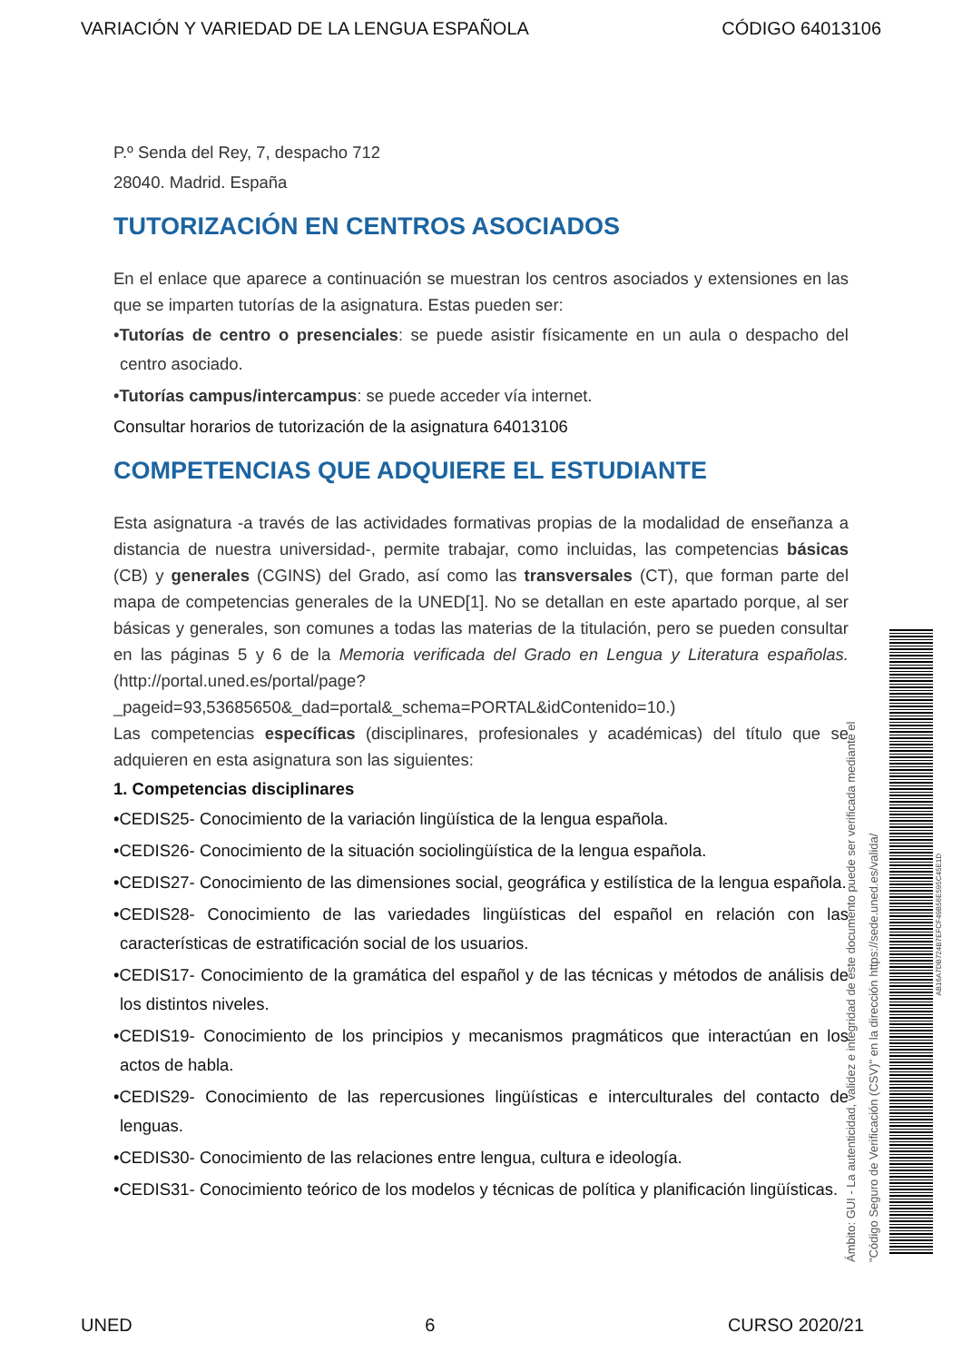VARIACIÓN Y VARIEDAD DE LA LENGUA ESPAÑOLA CÓDIGO 64013106
P.º Senda del Rey, 7, despacho 712
28040. Madrid. España
TUTORIZACIÓN EN CENTROS ASOCIADOS
En el enlace que aparece a continuación se muestran los centros asociados y extensiones en las que se imparten tutorías de la asignatura. Estas pueden ser:
•Tutorías de centro o presenciales: se puede asistir físicamente en un aula o despacho del centro asociado.
•Tutorías campus/intercampus: se puede acceder vía internet.
Consultar horarios de tutorización de la asignatura 64013106
COMPETENCIAS QUE ADQUIERE EL ESTUDIANTE
Esta asignatura -a través de las actividades formativas propias de la modalidad de enseñanza a distancia de nuestra universidad-, permite trabajar, como incluidas, las competencias básicas (CB) y generales (CGINS) del Grado, así como las transversales (CT), que forman parte del mapa de competencias generales de la UNED[1]. No se detallan en este apartado porque, al ser básicas y generales, son comunes a todas las materias de la titulación, pero se pueden consultar en las páginas 5 y 6 de la Memoria verificada del Grado en Lengua y Literatura españolas. (http://portal.uned.es/portal/page?_pageid=93,53685650&_dad=portal&_schema=PORTAL&idContenido=10.)
Las competencias específicas (disciplinares, profesionales y académicas) del título que se adquieren en esta asignatura son las siguientes:
1. Competencias disciplinares
•CEDIS25- Conocimiento de la variación lingüística de la lengua española.
•CEDIS26- Conocimiento de la situación sociolingüística de la lengua española.
•CEDIS27- Conocimiento de las dimensiones social, geográfica y estilística de la lengua española.
•CEDIS28- Conocimiento de las variedades lingüísticas del español en relación con las características de estratificación social de los usuarios.
•CEDIS17- Conocimiento de la gramática del español y de las técnicas y métodos de análisis de los distintos niveles.
•CEDIS19- Conocimiento de los principios y mecanismos pragmáticos que interactúan en los actos de habla.
•CEDIS29- Conocimiento de las repercusiones lingüísticas e interculturales del contacto de lenguas.
•CEDIS30- Conocimiento de las relaciones entre lengua, cultura e ideología.
•CEDIS31- Conocimiento teórico de los modelos y técnicas de política y planificación lingüísticas.
Ámbito: GUI - La autenticidad, validez e integridad de este documento puede ser verificada mediante el
"Código Seguro de Verificación (CSV)" en la dirección https://sede.uned.es/valida/
AB16A7DB724B7EFCF49B56E595C45E1D
UNED 6 CURSO 2020/21